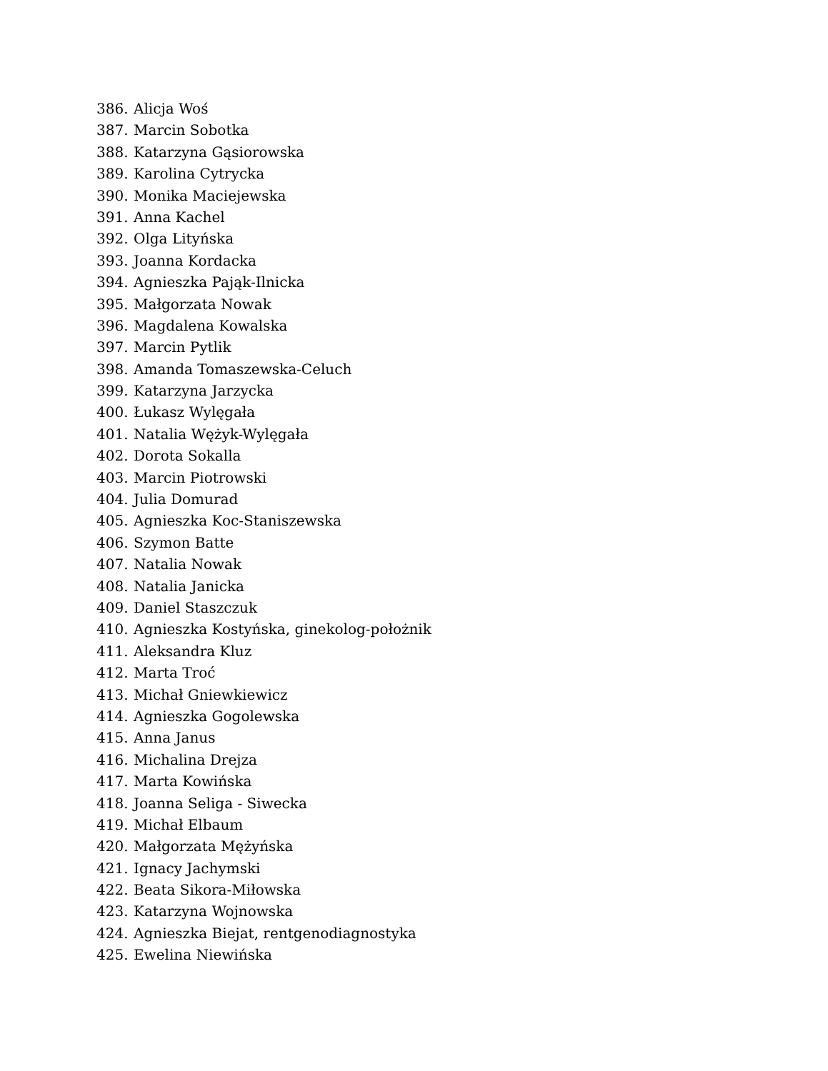386. Alicja Woś
387. Marcin Sobotka
388. Katarzyna Gąsiorowska
389. Karolina Cytrycka
390. Monika Maciejewska
391. Anna Kachel
392. Olga Lityńska
393. Joanna Kordacka
394. Agnieszka Pająk-Ilnicka
395. Małgorzata Nowak
396. Magdalena Kowalska
397. Marcin Pytlik
398. Amanda Tomaszewska-Celuch
399. Katarzyna Jarzycka
400. Łukasz Wylęgała
401. Natalia Wężyk-Wylęgała
402. Dorota Sokalla
403. Marcin Piotrowski
404. Julia Domurad
405. Agnieszka Koc-Staniszewska
406. Szymon Batte
407. Natalia Nowak
408. Natalia Janicka
409. Daniel Staszczuk
410. Agnieszka Kostyńska, ginekolog-położnik
411. Aleksandra Kluz
412. Marta Troć
413. Michał Gniewkiewicz
414. Agnieszka Gogolewska
415. Anna Janus
416. Michalina Drejza
417. Marta Kowińska
418. Joanna Seliga - Siwecka
419. Michał Elbaum
420. Małgorzata Mężyńska
421. Ignacy Jachymski
422. Beata Sikora-Miłowska
423. Katarzyna Wojnowska
424. Agnieszka Biejat, rentgenodiagnostyka
425. Ewelina Niewińska